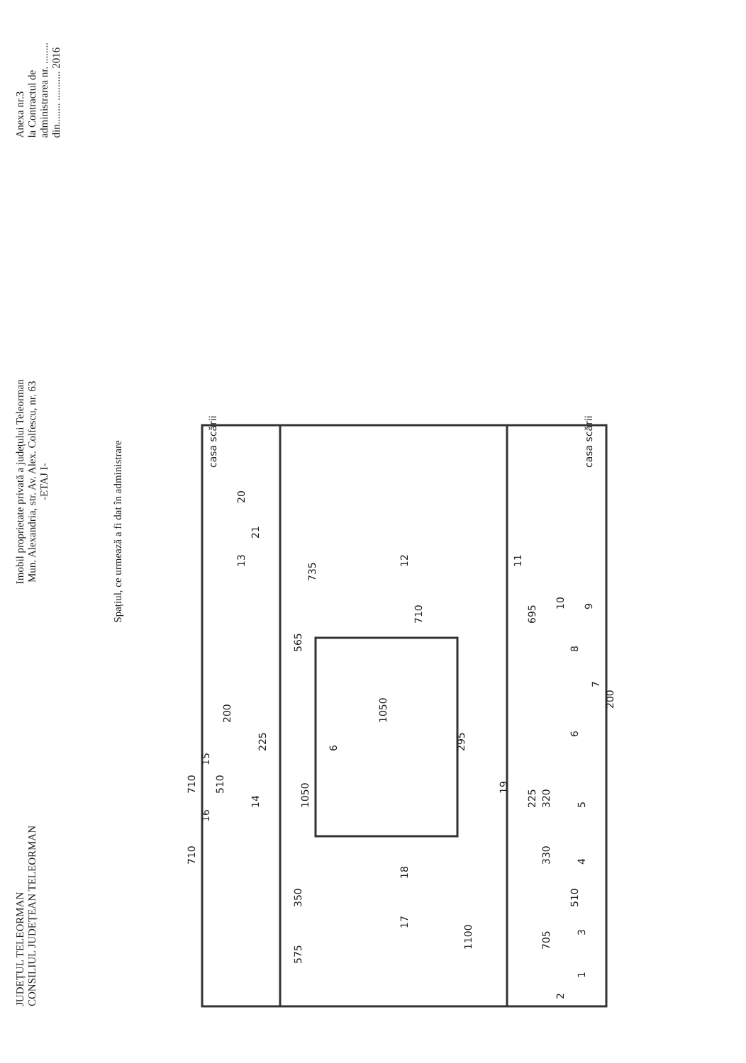JUDEȚUL TELEORMAN
CONSILIUL JUDEȚEAN TELEORMAN
Imobil proprietate privată a județului Teleorman
Mun. Alexandria, str. Av. Alex. Colfescu, nr. 63
-ETAJ I-
Anexa nr.3
la Contractul de
administrarea nr. ........
din........ ........... 2016
Spațiul, ce urmează a fi dat în administrare
1
2
3
4
5
6
6
7
8
9
10
11
12
13
14
15
16
17
18
19
20
21
casa scării
casa scării
575
350
1050
565
735
1100
1050
710
695
295
225
225
200
200
705
330
320
510
510
710
710